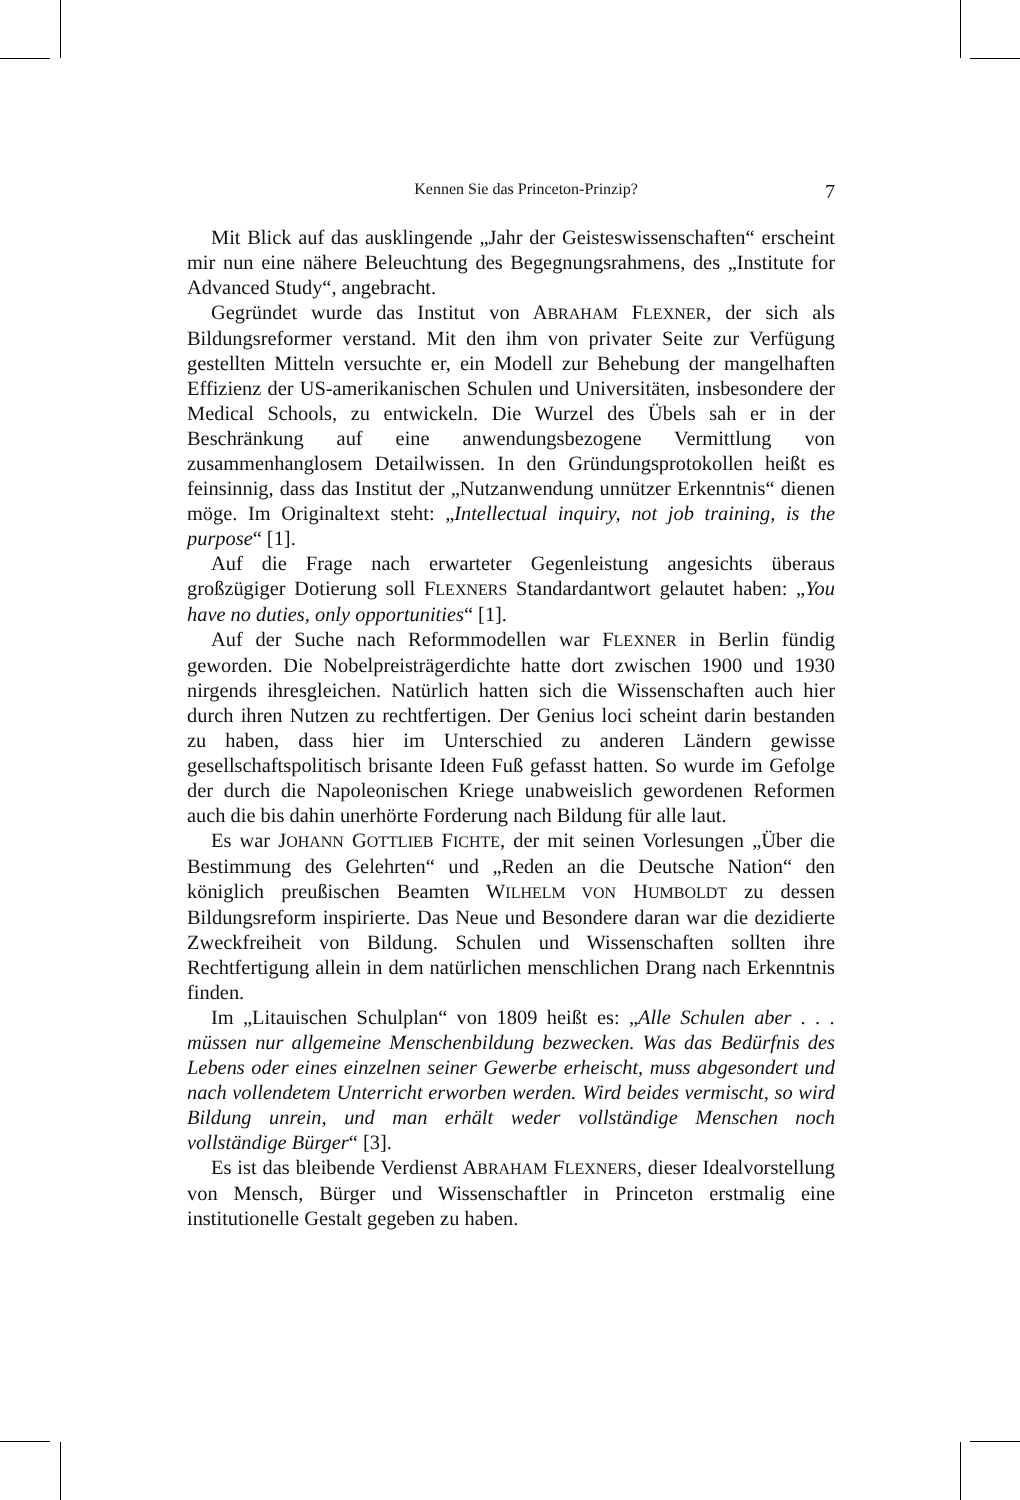Kennen Sie das Princeton-Prinzip? 7
Mit Blick auf das ausklingende „Jahr der Geisteswissenschaften“ erscheint mir nun eine nähere Beleuchtung des Begegnungsrahmens, des „Institute for Advanced Study“, angebracht.
Gegründet wurde das Institut von ABRAHAM FLEXNER, der sich als Bildungsreformer verstand. Mit den ihm von privater Seite zur Verfügung gestellten Mitteln versuchte er, ein Modell zur Behebung der mangelhaften Effizienz der US-amerikanischen Schulen und Universitäten, insbesondere der Medical Schools, zu entwickeln. Die Wurzel des Übels sah er in der Beschränkung auf eine anwendungsbezogene Vermittlung von zusammenhanglosem Detailwissen. In den Gründungsprotokollen heißt es feinsinnig, dass das Institut der „Nutzanwendung unnützer Erkenntnis“ dienen möge. Im Originaltext steht: „Intellectual inquiry, not job training, is the purpose“ [1].
Auf die Frage nach erwarteter Gegenleistung angesichts überaus großzügiger Dotierung soll FLEXNERS Standardantwort gelautet haben: „You have no duties, only opportunities“ [1].
Auf der Suche nach Reformmodellen war FLEXNER in Berlin fündig geworden. Die Nobelpreisträgerdichte hatte dort zwischen 1900 und 1930 nirgends ihresgleichen. Natürlich hatten sich die Wissenschaften auch hier durch ihren Nutzen zu rechtfertigen. Der Genius loci scheint darin bestanden zu haben, dass hier im Unterschied zu anderen Ländern gewisse gesellschaftspolitisch brisante Ideen Fuß gefasst hatten. So wurde im Gefolge der durch die Napoleonischen Kriege unabweislich gewordenen Reformen auch die bis dahin unerhörte Forderung nach Bildung für alle laut.
Es war JOHANN GOTTLIEB FICHTE, der mit seinen Vorlesungen „Über die Bestimmung des Gelehrten“ und „Reden an die Deutsche Nation“ den königlich preußischen Beamten WILHELM VON HUMBOLDT zu dessen Bildungsreform inspirierte. Das Neue und Besondere daran war die dezidierte Zweckfreiheit von Bildung. Schulen und Wissenschaften sollten ihre Rechtfertigung allein in dem natürlichen menschlichen Drang nach Erkenntnis finden.
Im „Litauischen Schulplan“ von 1809 heißt es: „Alle Schulen aber . . . müssen nur allgemeine Menschenbildung bezwecken. Was das Bedürfnis des Lebens oder eines einzelnen seiner Gewerbe erheischt, muss abgesondert und nach vollendetem Unterricht erworben werden. Wird beides vermischt, so wird Bildung unrein, und man erhält weder vollständige Menschen noch vollständige Bürger“ [3].
Es ist das bleibende Verdienst ABRAHAM FLEXNERS, dieser Idealvorstellung von Mensch, Bürger und Wissenschaftler in Princeton erstmalig eine institutionelle Gestalt gegeben zu haben.